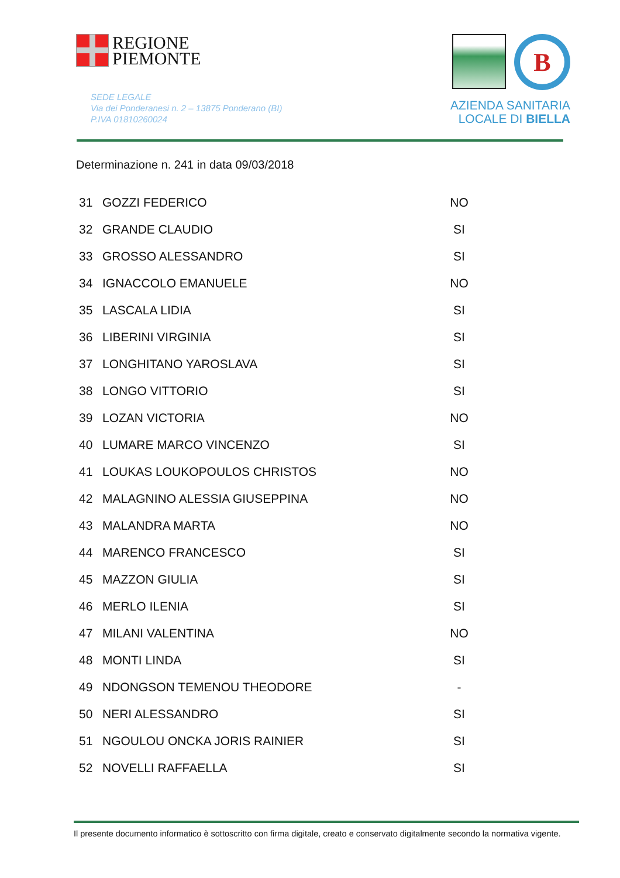REGIONE
PIEMONTE
SEDE LEGALE
Via dei Ponderanesi n. 2 – 13875 Ponderano (BI)
P.IVA 01810260024
B
AZIENDA SANITARIA
LOCALE DI BIELLA
Determinazione n. 241 in data 09/03/2018
| 31 | GOZZI FEDERICO | NO |
| 32 | GRANDE CLAUDIO | SI |
| 33 | GROSSO ALESSANDRO | SI |
| 34 | IGNACCOLO EMANUELE | NO |
| 35 | LASCALA LIDIA | SI |
| 36 | LIBERINI VIRGINIA | SI |
| 37 | LONGHITANO YAROSLAVA | SI |
| 38 | LONGO VITTORIO | SI |
| 39 | LOZAN VICTORIA | NO |
| 40 | LUMARE MARCO VINCENZO | SI |
| 41 | LOUKAS LOUKOPOULOS CHRISTOS | NO |
| 42 | MALAGNINO ALESSIA GIUSEPPINA | NO |
| 43 | MALANDRA MARTA | NO |
| 44 | MARENCO FRANCESCO | SI |
| 45 | MAZZON GIULIA | SI |
| 46 | MERLO ILENIA | SI |
| 47 | MILANI VALENTINA | NO |
| 48 | MONTI LINDA | SI |
| 49 | NDONGSON TEMENOU THEODORE | - |
| 50 | NERI ALESSANDRO | SI |
| 51 | NGOULOU ONCKA JORIS RAINIER | SI |
| 52 | NOVELLI RAFFAELLA | SI |
Il presente documento informatico è sottoscritto con firma digitale, creato e conservato digitalmente secondo la normativa vigente.